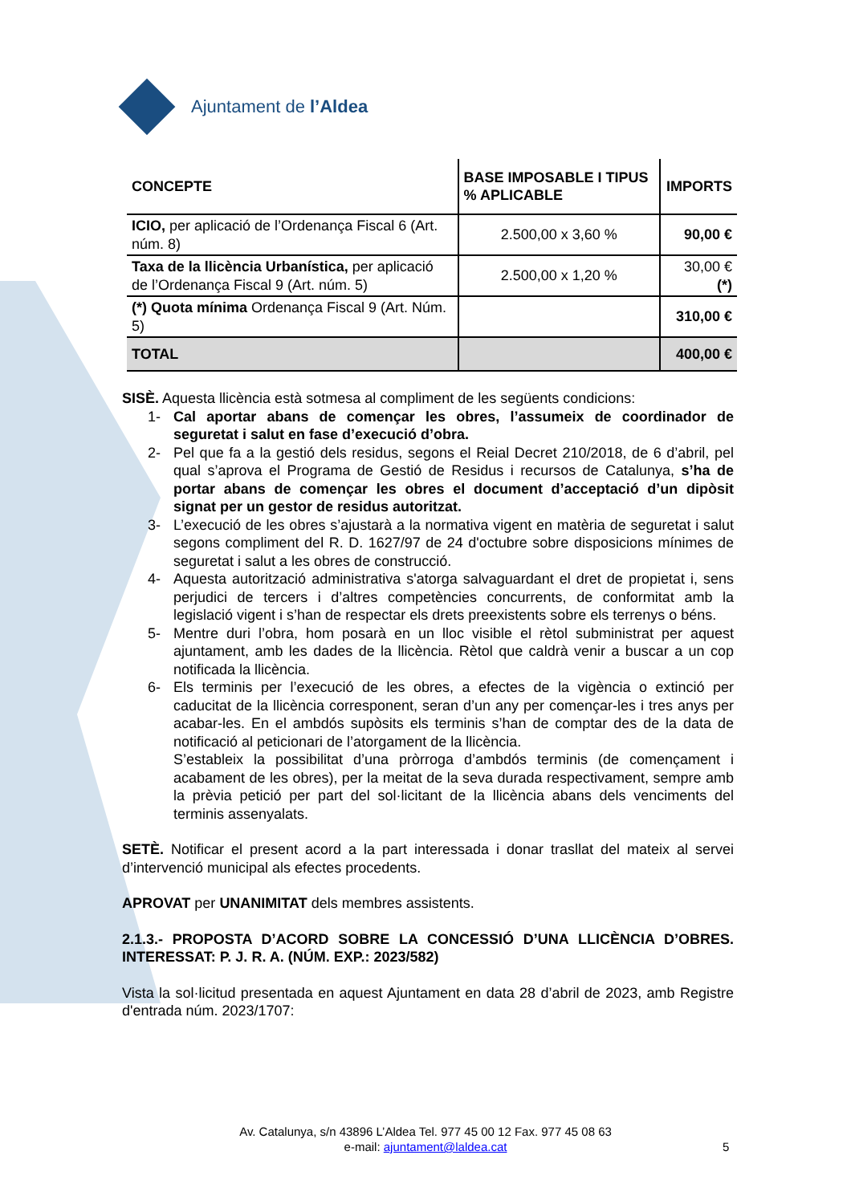Ajuntament de l’Aldea
| CONCEPTE | BASE IMPOSABLE I TIPUS % APLICABLE | IMPORTS |
| --- | --- | --- |
| ICIO, per aplicació de l’Ordenança Fiscal 6 (Art. núm. 8) | 2.500,00 x 3,60 % | 90,00 € |
| Taxa de la llicència Urbanística, per aplicació de l’Ordenança Fiscal 9 (Art. núm. 5) | 2.500,00 x 1,20 % | 30,00 € (*) |
| (*) Quota mínima Ordenança Fiscal 9 (Art. Núm. 5) | | 310,00 € |
| TOTAL | | 400,00 € |
SISÈ. Aquesta llicència està sotmesa al compliment de les següents condicions:
1- Cal aportar abans de començar les obres, l’assumeix de coordinador de seguretat i salut en fase d’execució d’obra.
2- Pel que fa a la gestió dels residus, segons el Reial Decret 210/2018, de 6 d’abril, pel qual s’aprova el Programa de Gestió de Residus i recursos de Catalunya, s’ha de portar abans de començar les obres el document d’acceptació d’un dipòsit signat per un gestor de residus autoritzat.
3- L’execució de les obres s’ajustarà a la normativa vigent en matèria de seguretat i salut segons compliment del R. D. 1627/97 de 24 d'octubre sobre disposicions mínimes de seguretat i salut a les obres de construcció.
4- Aquesta autorització administrativa s'atorga salvaguardant el dret de propietat i, sens perjudici de tercers i d’altres competències concurrents, de conformitat amb la legislació vigent i s’han de respectar els drets preexistents sobre els terrenys o béns.
5- Mentre duri l’obra, hom posarà en un lloc visible el rètol subministrat per aquest ajuntament, amb les dades de la llicència. Rètol que caldrà venir a buscar a un cop notificada la llicència.
6- Els terminis per l’execució de les obres, a efectes de la vigència o extinció per caducitat de la llicència corresponent, seran d’un any per començar-les i tres anys per acabar-les. En el ambdós supòsits els terminis s’han de comptar des de la data de notificació al peticionari de l’atorgament de la llicència.
S’estableix la possibilitat d’una pròrroga d’ambdós terminis (de començament i acabament de les obres), per la meitat de la seva durada respectivament, sempre amb la prèvia petició per part del sol·licitant de la llicència abans dels venciments del terminis assenyalats.
SETÈ. Notificar el present acord a la part interessada i donar trasllat del mateix al servei d’intervenció municipal als efectes procedents.
APROVAT per UNANIMITAT dels membres assistents.
2.1.3.- PROPOSTA D’ACORD SOBRE LA CONCESSIÓ D’UNA LLICÈNCIA D’OBRES. INTERESSAT: P. J. R. A. (NÚM. EXP.: 2023/582)
Vista la sol·licitud presentada en aquest Ajuntament en data 28 d’abril de 2023, amb Registre d'entrada núm. 2023/1707:
Av. Catalunya, s/n 43896 L’Aldea Tel. 977 45 00 12 Fax. 977 45 08 63
e-mail: ajuntament@laldea.cat 5